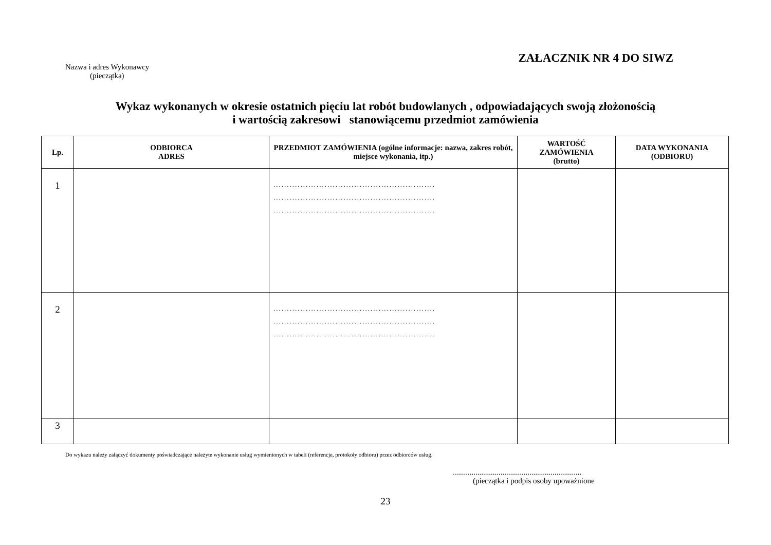ZAŁACZNIK NR 4 DO SIWZ
Nazwa i adres Wykonawcy
(pieczątka)
Wykaz wykonanych w okresie ostatnich pięciu lat robót budowlanych , odpowiadających swoją złożonością
i wartością zakresowi stanowiącemu przedmiot zamówienia
| Lp. | ODBIORCA ADRES | PRZEDMIOT ZAMÓWIENIA (ogólne informacje: nazwa, zakres robót, miejsce wykonania, itp.) | WARTOŚĆ ZAMÓWIENIA (brutto) | DATA WYKONANIA (ODBIORU) |
| --- | --- | --- | --- | --- |
| 1 | | ............................................................ ............................................................ ............................................................ | | |
| 2 | | ............................................................ ............................................................ ............................................................ | | |
| 3 | | | | |
Do wykazu należy załączyć dokumenty poświadczające należyte wykonanie usług wymienionych w tabeli (referencje, protokoły odbioru) przez odbiorców usług.
...................................................................
(pieczątka i podpis osoby upoważnione
23